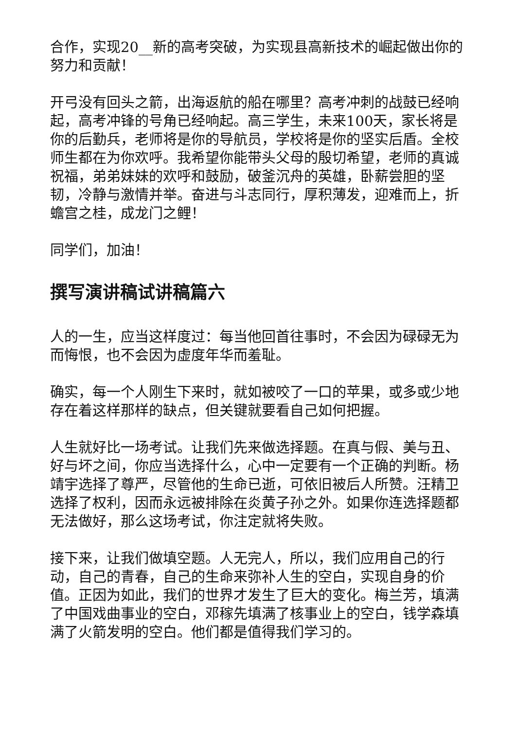合作，实现20__新的高考突破，为实现县高新技术的崛起做出你的努力和贡献！
开弓没有回头之箭，出海返航的船在哪里？高考冲刺的战鼓已经响起，高考冲锋的号角已经响起。高三学生，未来100天，家长将是你的后勤兵，老师将是你的导航员，学校将是你的坚实后盾。全校师生都在为你欢呼。我希望你能带头父母的殷切希望，老师的真诚祝福，弟弟妹妹的欢呼和鼓励，破釜沉舟的英雄，卧薪尝胆的坚韧，冷静与激情并举。奋进与斗志同行，厚积薄发，迎难而上，折蟾宫之桂，成龙门之鲤！
同学们，加油！
撰写演讲稿试讲稿篇六
人的一生，应当这样度过：每当他回首往事时，不会因为碌碌无为而悔恨，也不会因为虚度年华而羞耻。
确实，每一个人刚生下来时，就如被咬了一口的苹果，或多或少地存在着这样那样的缺点，但关键就要看自己如何把握。
人生就好比一场考试。让我们先来做选择题。在真与假、美与丑、好与坏之间，你应当选择什么，心中一定要有一个正确的判断。杨靖宇选择了尊严，尽管他的生命已逝，可依旧被后人所赞。汪精卫选择了权利，因而永远被排除在炎黄子孙之外。如果你连选择题都无法做好，那么这场考试，你注定就将失败。
接下来，让我们做填空题。人无完人，所以，我们应用自己的行动，自己的青春，自己的生命来弥补人生的空白，实现自身的价值。正因为如此，我们的世界才发生了巨大的变化。梅兰芳，填满了中国戏曲事业的空白，邓稼先填满了核事业上的空白，钱学森填满了火箭发明的空白。他们都是值得我们学习的。